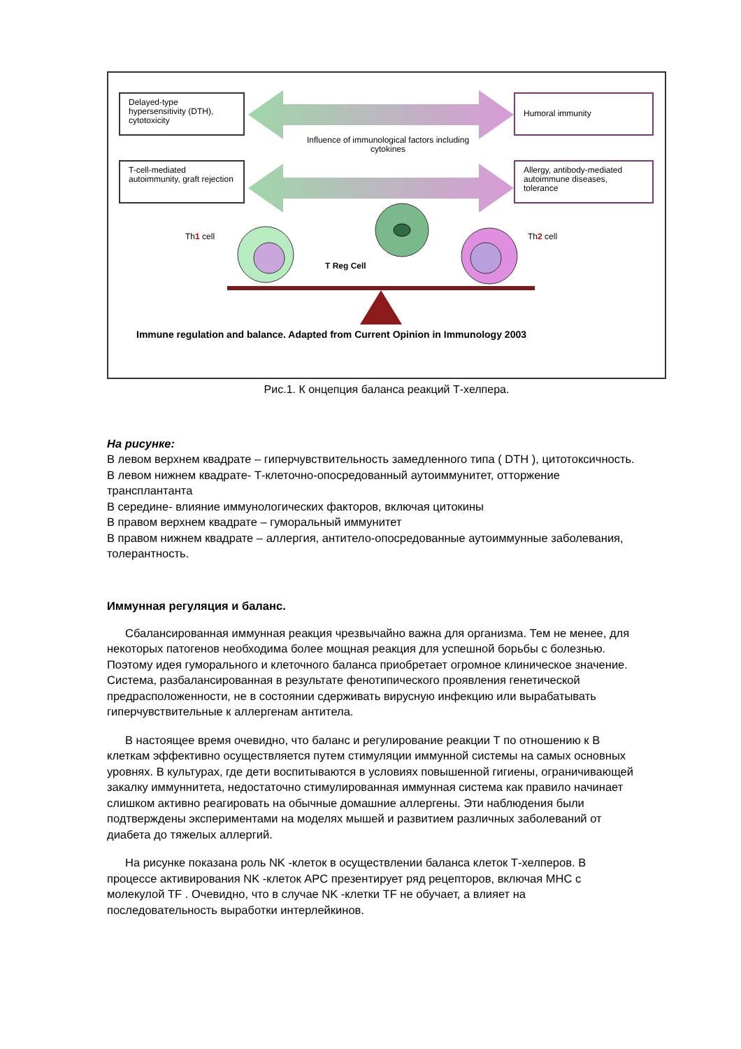Delayed-type hypersensitivity (DTH), cytotoxicity
Humoral immunity
Influence of immunological factors including cytokines
T-cell-mediated autoimmunity, graft rejection
Allergy, antibody-mediated autoimmune diseases, tolerance
Th1 cell Th2 cell
T Reg Cell
Immune regulation and balance. Adapted from Current Opinion in Immunology 2003
Рис.1. К онцепция баланса реакций Т-хелпера.
На рисунке:
В левом верхнем квадрате – гиперчувствительность замедленного типа ( DTH ), цитотоксичность.
В левом нижнем квадрате- Т-клеточно-опосредованный аутоиммунитет, отторжение трансплантанта
В середине- влияние иммунологических факторов, включая цитокины
В правом верхнем квадрате – гуморальный иммунитет
В правом нижнем квадрате – аллергия, антитело-опосредованные аутоиммунные заболевания, толерантность.
Иммунная регуляция и баланс.
Сбалансированная иммунная реакция чрезвычайно важна для организма. Тем не менее, для некоторых патогенов необходима более мощная реакция для успешной борьбы с болезнью. Поэтому идея гуморального и клеточного баланса приобретает огромное клиническое значение. Система, разбалансированная в результате фенотипического проявления генетической предрасположенности, не в состоянии сдерживать вирусную инфекцию или вырабатывать гиперчувствительные к аллергенам антитела.
В настоящее время очевидно, что баланс и регулирование реакции Т по отношению к В клеткам эффективно осуществляется путем стимуляции иммунной системы на самых основных уровнях. В культурах, где дети воспитываются в условиях повышенной гигиены, ограничивающей закалку иммуннитета, недостаточно стимулированная иммунная система как правило начинает слишком активно реагировать на обычные домашние аллергены. Эти наблюдения были подтверждены экспериментами на моделях мышей и развитием различных заболеваний от диабета до тяжелых аллергий.
На рисунке показана роль NK -клеток в осуществлении баланса клеток Т-хелперов. В процессе активирования NK -клеток APC презентирует ряд рецепторов, включая MHC с молекулой TF . Очевидно, что в случае NK -клетки TF не обучает, а влияет на последовательность выработки интерлейкинов.